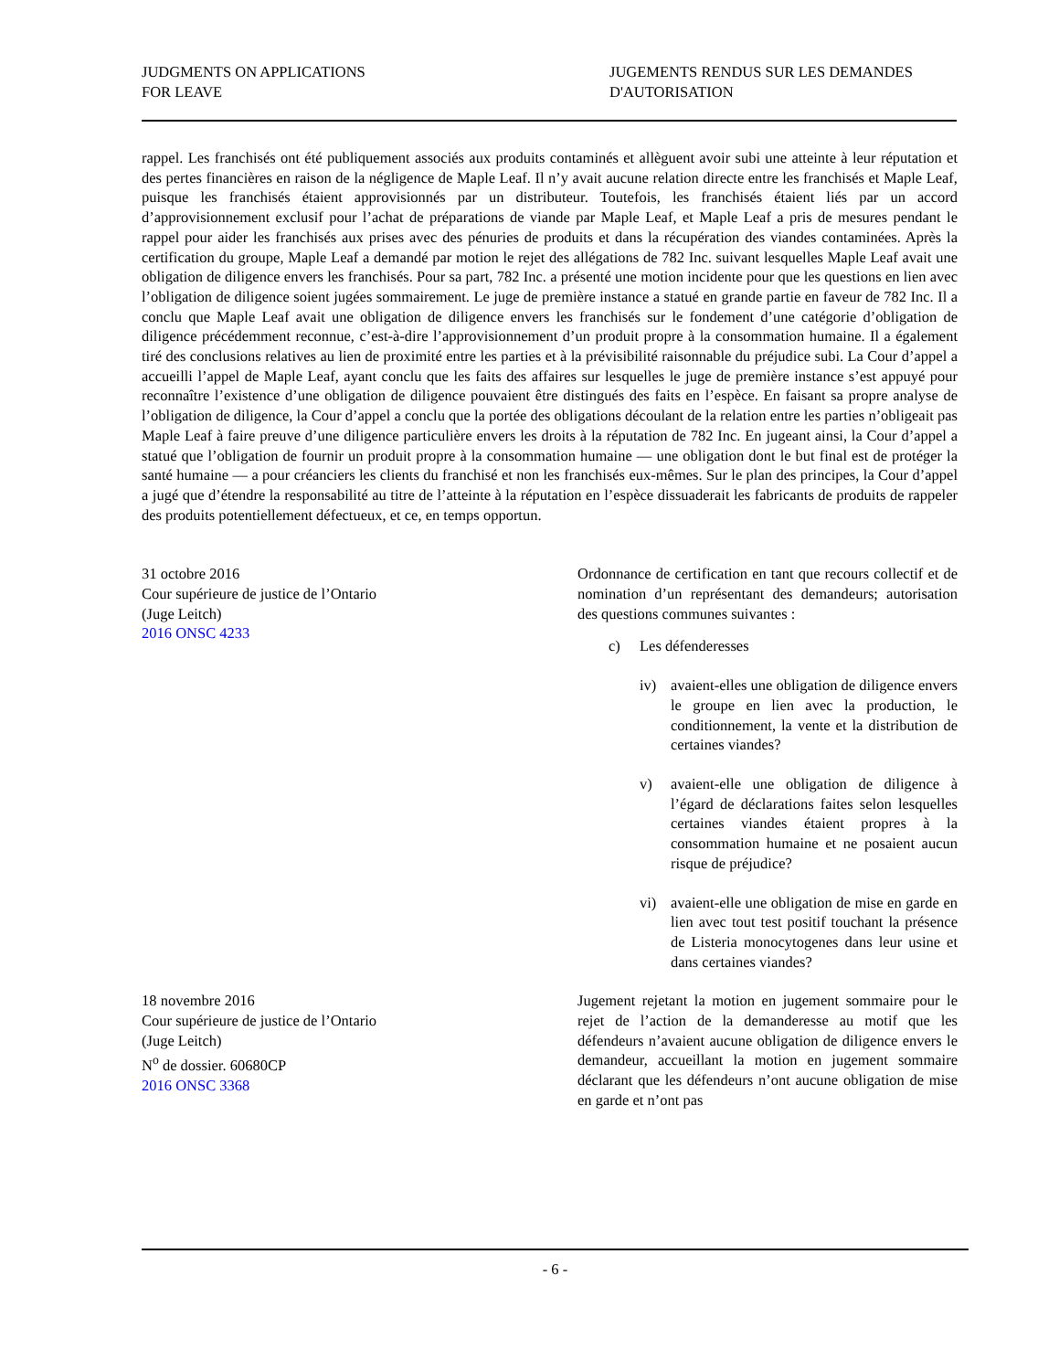JUDGMENTS ON APPLICATIONS
FOR LEAVE
JUGEMENTS RENDUS SUR LES DEMANDES
D'AUTORISATION
rappel. Les franchisés ont été publiquement associés aux produits contaminés et allèguent avoir subi une atteinte à leur réputation et des pertes financières en raison de la négligence de Maple Leaf. Il n’y avait aucune relation directe entre les franchisés et Maple Leaf, puisque les franchisés étaient approvisionnés par un distributeur. Toutefois, les franchisés étaient liés par un accord d’approvisionnement exclusif pour l’achat de préparations de viande par Maple Leaf, et Maple Leaf a pris de mesures pendant le rappel pour aider les franchisés aux prises avec des pénuries de produits et dans la récupération des viandes contaminées. Après la certification du groupe, Maple Leaf a demandé par motion le rejet des allégations de 782 Inc. suivant lesquelles Maple Leaf avait une obligation de diligence envers les franchisés. Pour sa part, 782 Inc. a présenté une motion incidente pour que les questions en lien avec l’obligation de diligence soient jugées sommairement. Le juge de première instance a statué en grande partie en faveur de 782 Inc. Il a conclu que Maple Leaf avait une obligation de diligence envers les franchisés sur le fondement d’une catégorie d’obligation de diligence précédemment reconnue, c’est-à-dire l’approvisionnement d’un produit propre à la consommation humaine. Il a également tiré des conclusions relatives au lien de proximité entre les parties et à la prévisibilité raisonnable du préjudice subi. La Cour d’appel a accueilli l’appel de Maple Leaf, ayant conclu que les faits des affaires sur lesquelles le juge de première instance s’est appuyé pour reconnaître l’existence d’une obligation de diligence pouvaient être distingués des faits en l’espèce. En faisant sa propre analyse de l’obligation de diligence, la Cour d’appel a conclu que la portée des obligations découlant de la relation entre les parties n’obligeait pas Maple Leaf à faire preuve d’une diligence particulière envers les droits à la réputation de 782 Inc. En jugeant ainsi, la Cour d’appel a statué que l’obligation de fournir un produit propre à la consommation humaine — une obligation dont le but final est de protéger la santé humaine — a pour créanciers les clients du franchisé et non les franchisés eux-mêmes. Sur le plan des principes, la Cour d’appel a jugé que d’étendre la responsabilité au titre de l’atteinte à la réputation en l’espèce dissuaderait les fabricants de produits de rappeler des produits potentiellement défectueux, et ce, en temps opportun.
31 octobre 2016
Cour supérieure de justice de l’Ontario
(Juge Leitch)
2016 ONSC 4233
Ordonnance de certification en tant que recours collectif et de nomination d’un représentant des demandeurs; autorisation des questions communes suivantes :
c) Les défenderesses
iv) avaient-elles une obligation de diligence envers le groupe en lien avec la production, le conditionnement, la vente et la distribution de certaines viandes?
v) avaient-elle une obligation de diligence à l’égard de déclarations faites selon lesquelles certaines viandes étaient propres à la consommation humaine et ne posaient aucun risque de préjudice?
vi) avaient-elle une obligation de mise en garde en lien avec tout test positif touchant la présence de Listeria monocytogenes dans leur usine et dans certaines viandes?
18 novembre 2016
Cour supérieure de justice de l’Ontario
(Juge Leitch)
N<sup>o</sup> de dossier. 60680CP
2016 ONSC 3368
Jugement rejetant la motion en jugement sommaire pour le rejet de l’action de la demanderesse au motif que les défendeurs n’avaient aucune obligation de diligence envers le demandeur, accueillant la motion en jugement sommaire déclarant que les défendeurs n’ont aucune obligation de mise en garde et n’ont pas
- 6 -